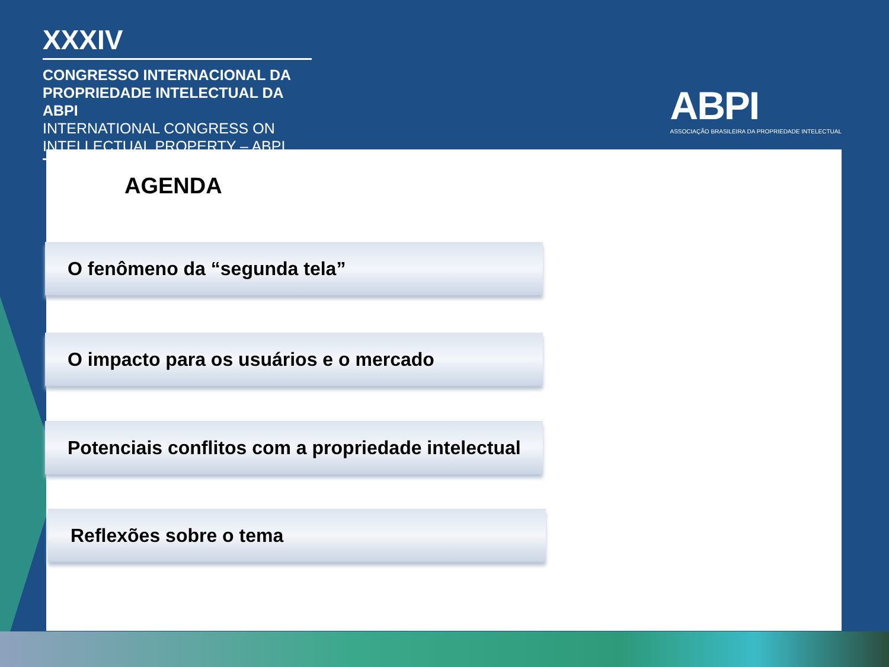XXXIV
CONGRESSO INTERNACIONAL DA
PROPRIEDADE INTELECTUAL DA ABPI
INTERNATIONAL CONGRESS ON
INTELLECTUAL PROPERTY – ABPI
ABPI
ASSOCIAÇÃO BRASILEIRA DA PROPRIEDADE INTELECTUAL
AGENDA
O fenômeno da “segunda tela”
O impacto para os usuários e o mercado
Potenciais conflitos com a propriedade intelectual
Reflexões sobre o tema